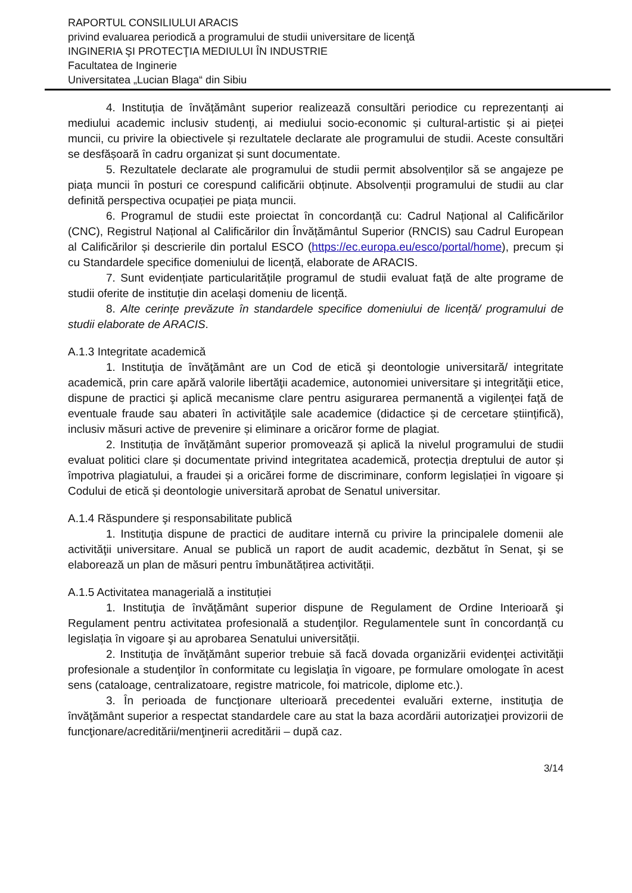RAPORTUL CONSILIULUI ARACIS
privind evaluarea periodică a programului de studii universitare de licenţă
INGINERIA ŞI PROTECŢIA MEDIULUI ÎN INDUSTRIE
Facultatea de Inginerie
Universitatea „Lucian Blaga“ din Sibiu
4. Instituția de învățământ superior realizează consultări periodice cu reprezentanți ai mediului academic inclusiv studenți, ai mediului socio-economic și cultural-artistic și ai pieței muncii, cu privire la obiectivele și rezultatele declarate ale programului de studii. Aceste consultări se desfășoară în cadru organizat și sunt documentate.
5. Rezultatele declarate ale programului de studii permit absolvenților să se angajeze pe piața muncii în posturi ce corespund calificării obținute. Absolvenții programului de studii au clar definită perspectiva ocupației pe piața muncii.
6. Programul de studii este proiectat în concordanță cu: Cadrul Național al Calificărilor (CNC), Registrul Național al Calificărilor din Învățământul Superior (RNCIS) sau Cadrul European al Calificărilor și descrierile din portalul ESCO (https://ec.europa.eu/esco/portal/home), precum și cu Standardele specifice domeniului de licență, elaborate de ARACIS.
7. Sunt evidențiate particularitățile programul de studii evaluat față de alte programe de studii oferite de instituție din același domeniu de licență.
8. Alte cerințe prevăzute în standardele specifice domeniului de licență/ programului de studii elaborate de ARACIS.
A.1.3 Integritate academică
1. Instituţia de învăţământ are un Cod de etică şi deontologie universitară/ integritate academică, prin care apără valorile libertăţii academice, autonomiei universitare şi integrităţii etice, dispune de practici şi aplică mecanisme clare pentru asigurarea permanentă a vigilenţei faţă de eventuale fraude sau abateri în activităţile sale academice (didactice și de cercetare științifică), inclusiv măsuri active de prevenire și eliminare a oricăror forme de plagiat.
2. Instituția de învățământ superior promovează și aplică la nivelul programului de studii evaluat politici clare și documentate privind integritatea academică, protecția dreptului de autor și împotriva plagiatului, a fraudei și a oricărei forme de discriminare, conform legislației în vigoare și Codului de etică și deontologie universitară aprobat de Senatul universitar.
A.1.4 Răspundere şi responsabilitate publică
1. Instituţia dispune de practici de auditare internă cu privire la principalele domenii ale activităţii universitare. Anual se publică un raport de audit academic, dezbătut în Senat, şi se elaborează un plan de măsuri pentru îmbunătățirea activității.
A.1.5 Activitatea managerială a instituției
1. Instituţia de învăţământ superior dispune de Regulament de Ordine Interioară şi Regulament pentru activitatea profesională a studenţilor. Regulamentele sunt în concordanță cu legislația în vigoare şi au aprobarea Senatului universității.
2. Instituţia de învăţământ superior trebuie să facă dovada organizării evidenţei activităţii profesionale a studenţilor în conformitate cu legislaţia în vigoare, pe formulare omologate în acest sens (cataloage, centralizatoare, registre matricole, foi matricole, diplome etc.).
3. În perioada de funcţionare ulterioară precedentei evaluări externe, instituţia de învăţământ superior a respectat standardele care au stat la baza acordării autorizaţiei provizorii de funcţionare/acreditării/menţinerii acreditării – după caz.
3/14